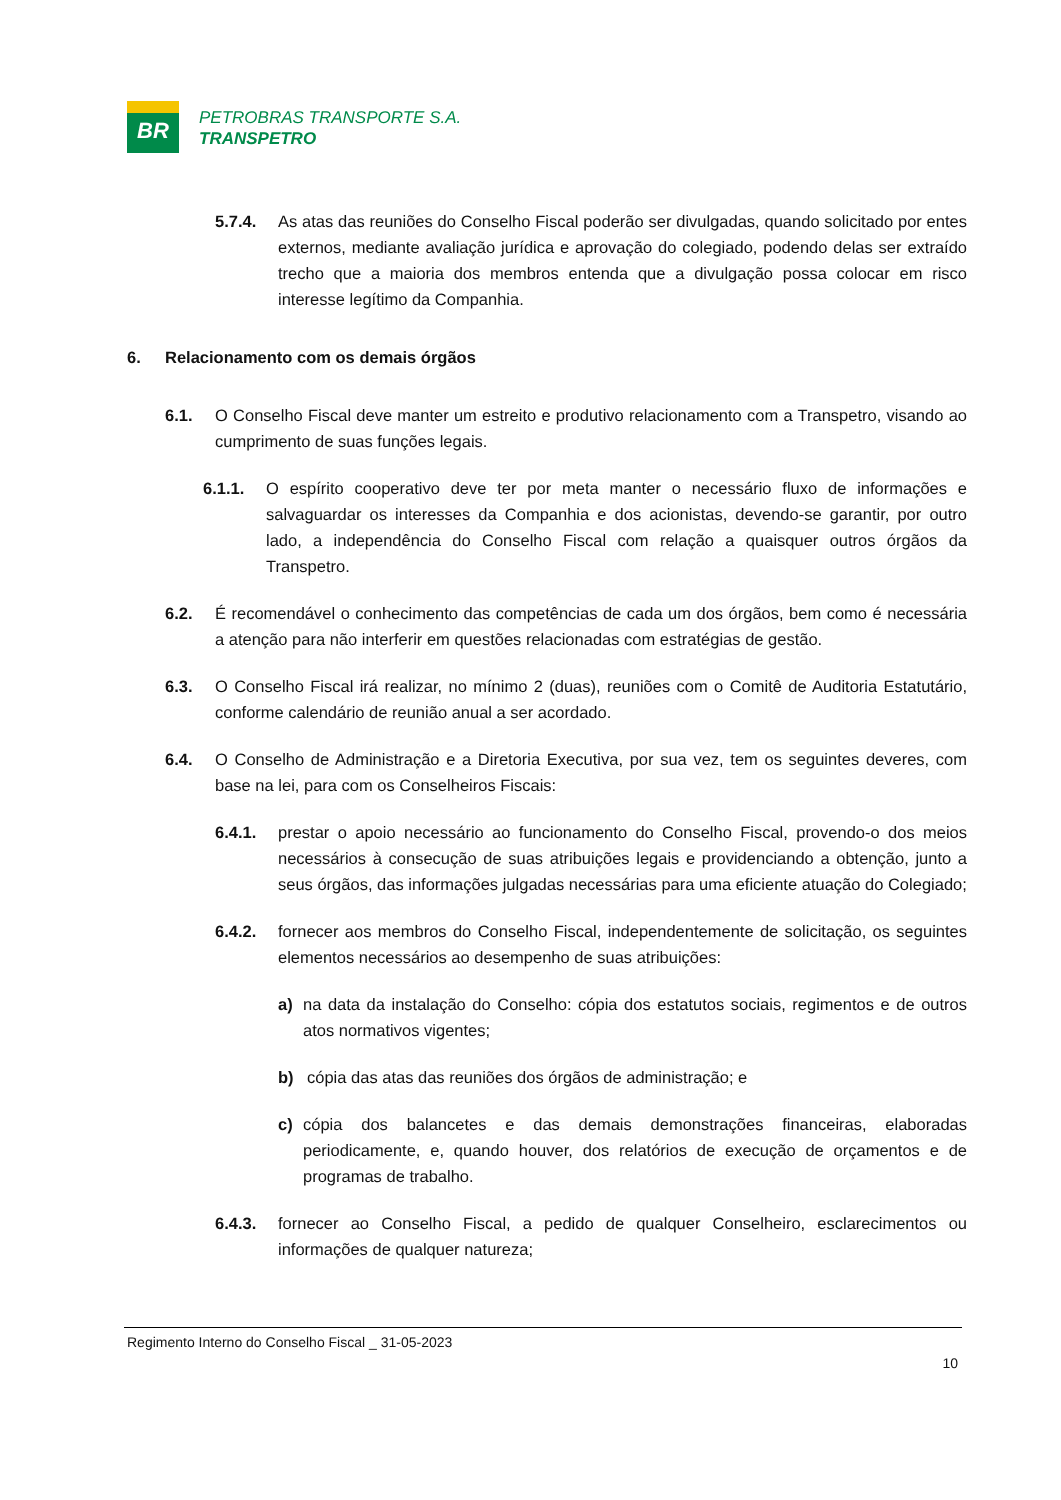BR
PETROBRAS TRANSPORTE S.A.
TRANSPETRO
5.7.4. As atas das reuniões do Conselho Fiscal poderão ser divulgadas, quando solicitado por entes externos, mediante avaliação jurídica e aprovação do colegiado, podendo delas ser extraído trecho que a maioria dos membros entenda que a divulgação possa colocar em risco interesse legítimo da Companhia.
6. Relacionamento com os demais órgãos
6.1. O Conselho Fiscal deve manter um estreito e produtivo relacionamento com a Transpetro, visando ao cumprimento de suas funções legais.
6.1.1. O espírito cooperativo deve ter por meta manter o necessário fluxo de informações e salvaguardar os interesses da Companhia e dos acionistas, devendo-se garantir, por outro lado, a independência do Conselho Fiscal com relação a quaisquer outros órgãos da Transpetro.
6.2. É recomendável o conhecimento das competências de cada um dos órgãos, bem como é necessária a atenção para não interferir em questões relacionadas com estratégias de gestão.
6.3. O Conselho Fiscal irá realizar, no mínimo 2 (duas), reuniões com o Comitê de Auditoria Estatutário, conforme calendário de reunião anual a ser acordado.
6.4. O Conselho de Administração e a Diretoria Executiva, por sua vez, tem os seguintes deveres, com base na lei, para com os Conselheiros Fiscais:
6.4.1. prestar o apoio necessário ao funcionamento do Conselho Fiscal, provendo-o dos meios necessários à consecução de suas atribuições legais e providenciando a obtenção, junto a seus órgãos, das informações julgadas necessárias para uma eficiente atuação do Colegiado;
6.4.2. fornecer aos membros do Conselho Fiscal, independentemente de solicitação, os seguintes elementos necessários ao desempenho de suas atribuições:
a) na data da instalação do Conselho: cópia dos estatutos sociais, regimentos e de outros atos normativos vigentes;
b) cópia das atas das reuniões dos órgãos de administração; e
c) cópia dos balancetes e das demais demonstrações financeiras, elaboradas periodicamente, e, quando houver, dos relatórios de execução de orçamentos e de programas de trabalho.
6.4.3. fornecer ao Conselho Fiscal, a pedido de qualquer Conselheiro, esclarecimentos ou informações de qualquer natureza;
Regimento Interno do Conselho Fiscal _ 31-05-2023
10